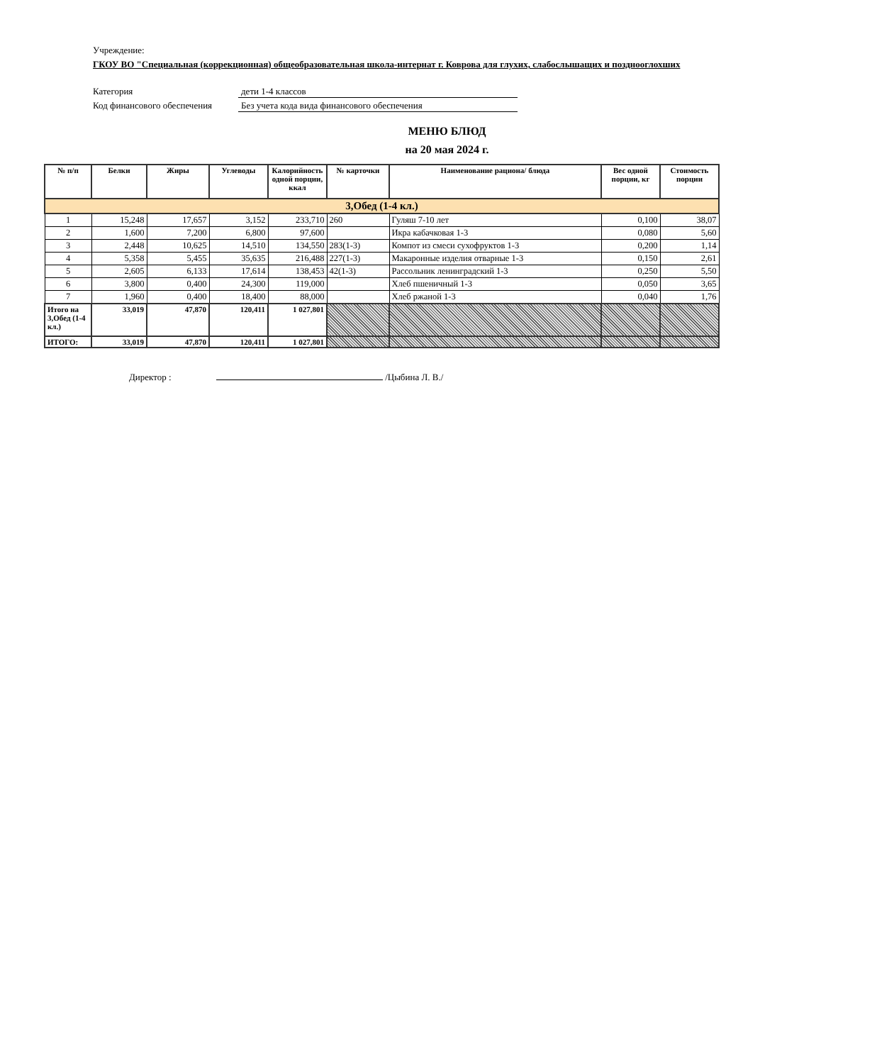Учреждение:
ГКОУ ВО "Специальная (коррекционная) общеобразовательная школа-интернат г. Коврова для глухих, слабослышащих и позднооглохших
Категория дети 1-4 классов
Код финансового обеспечения Без учета кода вида финансового обеспечения
МЕНЮ БЛЮД
на 20 мая 2024 г.
| № п/п | Белки | Жиры | Углеводы | Калорийность одной порции, ккал | № карточки | Наименование рациона/ блюда | Вес одной порции, кг | Стоимость порции |
| --- | --- | --- | --- | --- | --- | --- | --- | --- |
| 3,Обед (1-4 кл.) | | | | | | | | |
| 1 | 15,248 | 17,657 | 3,152 | 233,710 | 260 | Гуляш 7-10 лет | 0,100 | 38,07 |
| 2 | 1,600 | 7,200 | 6,800 | 97,600 | | Икра кабачковая 1-3 | 0,080 | 5,60 |
| 3 | 2,448 | 10,625 | 14,510 | 134,550 | 283(1-3) | Компот из смеси сухофруктов 1-3 | 0,200 | 1,14 |
| 4 | 5,358 | 5,455 | 35,635 | 216,488 | 227(1-3) | Макаронные изделия отварные 1-3 | 0,150 | 2,61 |
| 5 | 2,605 | 6,133 | 17,614 | 138,453 | 42(1-3) | Рассольник ленинградский 1-3 | 0,250 | 5,50 |
| 6 | 3,800 | 0,400 | 24,300 | 119,000 | | Хлеб пшеничный 1-3 | 0,050 | 3,65 |
| 7 | 1,960 | 0,400 | 18,400 | 88,000 | | Хлеб ржаной 1-3 | 0,040 | 1,76 |
| Итого на 3,Обед (1-4 кл.) | 33,019 | 47,870 | 120,411 | 1 027,801 | | | | |
| ИТОГО: | 33,019 | 47,870 | 120,411 | 1 027,801 | | | | |
Директор : /Цыбина Л. В./